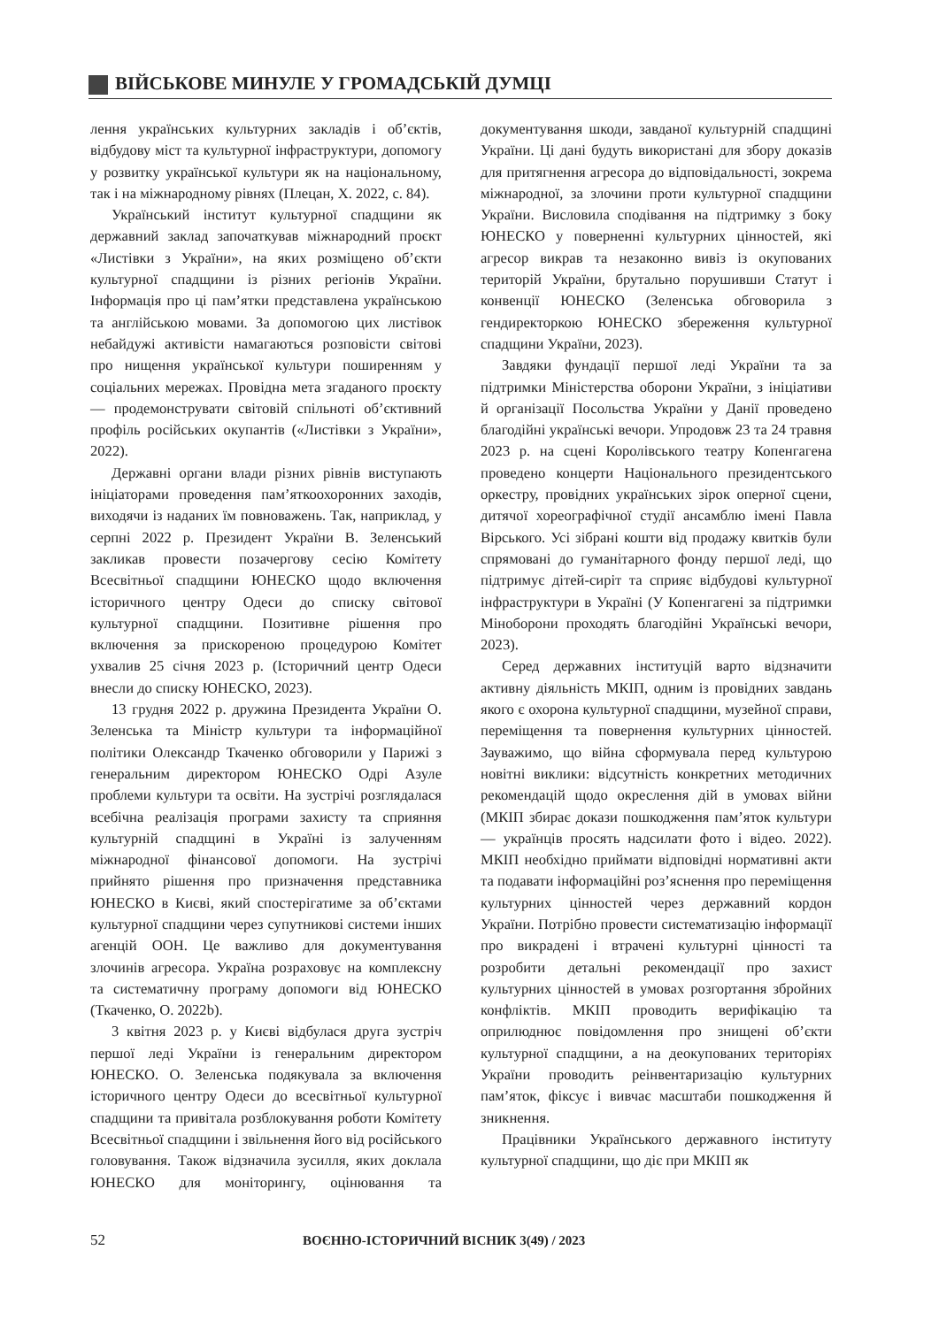ВІЙСЬКОВЕ МИНУЛЕ У ГРОМАДСЬКІЙ ДУМЦІ
лення українських культурних закладів і об’єктів, відбудову міст та культурної інфраструктури, допомогу у розвитку української культури як на національному, так і на міжнародному рівнях (Плецан, Х. 2022, с. 84).
Український інститут культурної спадщини як державний заклад започаткував міжнародний проєкт «Листівки з України», на яких розміщено об’єкти культурної спадщини із різних регіонів України. Інформація про ці пам’ятки представлена українською та англійською мовами. За допомогою цих листівок небайдужі активісти намагаються розповісти світові про нищення української культури поширенням у соціальних мережах. Провідна мета згаданого проєкту — продемонструвати світовій спільноті об’єктивний профіль російських окупантів («Листівки з України», 2022).
Державні органи влади різних рівнів виступають ініціаторами проведення пам’яткоохоронних заходів, виходячи із наданих їм повноважень. Так, наприклад, у серпні 2022 р. Президент України В. Зеленський закликав провести позачергову сесію Комітету Всесвітньої спадщини ЮНЕСКО щодо включення історичного центру Одеси до списку світової культурної спадщини. Позитивне рішення про включення за прискореною процедурою Комітет ухвалив 25 січня 2023 р. (Історичний центр Одеси внесли до списку ЮНЕСКО, 2023).
13 грудня 2022 р. дружина Президента України О. Зеленська та Міністр культури та інформаційної політики Олександр Ткаченко обговорили у Парижі з генеральним директором ЮНЕСКО Одрі Азуле проблеми культури та освіти. На зустрічі розглядалася всебічна реалізація програми захисту та сприяння культурній спадщині в Україні із залученням міжнародної фінансової допомоги. На зустрічі прийнято рішення про призначення представника ЮНЕСКО в Києві, який спостерігатиме за об’єктами культурної спадщини через супутникові системи інших агенцій ООН. Це важливо для документування злочинів агресора. Україна розраховує на комплексну та систематичну програму допомоги від ЮНЕСКО (Ткаченко, О. 2022b).
3 квітня 2023 р. у Києві відбулася друга зустріч першої леді України із генеральним директором ЮНЕСКО. О. Зеленська подякувала за включення історичного центру Одеси до всесвітньої культурної спадщини та привітала розблокування роботи Комітету Всесвітньої спадщини і звільнення його від російського головування. Також відзначила зусилля, яких доклала ЮНЕСКО для моніторингу, оцінювання та документування шкоди, завданої культурній спадщині України. Ці дані будуть використані для збору доказів для притягнення агресора до відповідальності, зокрема міжнародної, за злочини проти культурної спадщини України. Висловила сподівання на підтримку з боку ЮНЕСКО у поверненні культурних цінностей, які агресор викрав та незаконно вивіз із окупованих територій України, брутально порушивши Статут і конвенції ЮНЕСКО (Зеленська обговорила з гендиректоркою ЮНЕСКО збереження культурної спадщини України, 2023).
Завдяки фундації першої леді України та за підтримки Міністерства оборони України, з ініціативи й організації Посольства України у Данії проведено благодійні українські вечори. Упродовж 23 та 24 травня 2023 р. на сцені Королівського театру Копенгагена проведено концерти Національного президентського оркестру, провідних українських зірок оперної сцени, дитячої хореографічної студії ансамблю імені Павла Вірського. Усі зібрані кошти від продажу квитків були спрямовані до гуманітарного фонду першої леді, що підтримує дітей-сиріт та сприяє відбудові культурної інфраструктури в Україні (У Копенгагені за підтримки Міноборони проходять благодійні Українські вечори, 2023).
Серед державних інституцій варто відзначити активну діяльність МКІП, одним із провідних завдань якого є охорона культурної спадщини, музейної справи, переміщення та повернення культурних цінностей. Зауважимо, що війна сформувала перед культурою новітні виклики: відсутність конкретних методичних рекомендацій щодо окреслення дій в умовах війни (МКІП збирає докази пошкодження пам’яток культури — українців просять надсилати фото і відео. 2022). МКІП необхідно приймати відповідні нормативні акти та подавати інформаційні роз’яснення про переміщення культурних цінностей через державний кордон України. Потрібно провести систематизацію інформації про викрадені і втрачені культурні цінності та розробити детальні рекомендації про захист культурних цінностей в умовах розгортання збройних конфліктів. МКІП проводить верифікацію та оприлюднює повідомлення про знищені об’єкти культурної спадщини, а на деокупованих територіях України проводить реінвентаризацію культурних пам’яток, фіксує і вивчає масштаби пошкодження й зникнення.
Працівники Українського державного інституту культурної спадщини, що діє при МКІП як
52 ВОЄННО-ІСТОРИЧНИЙ ВІСНИК 3(49) / 2023